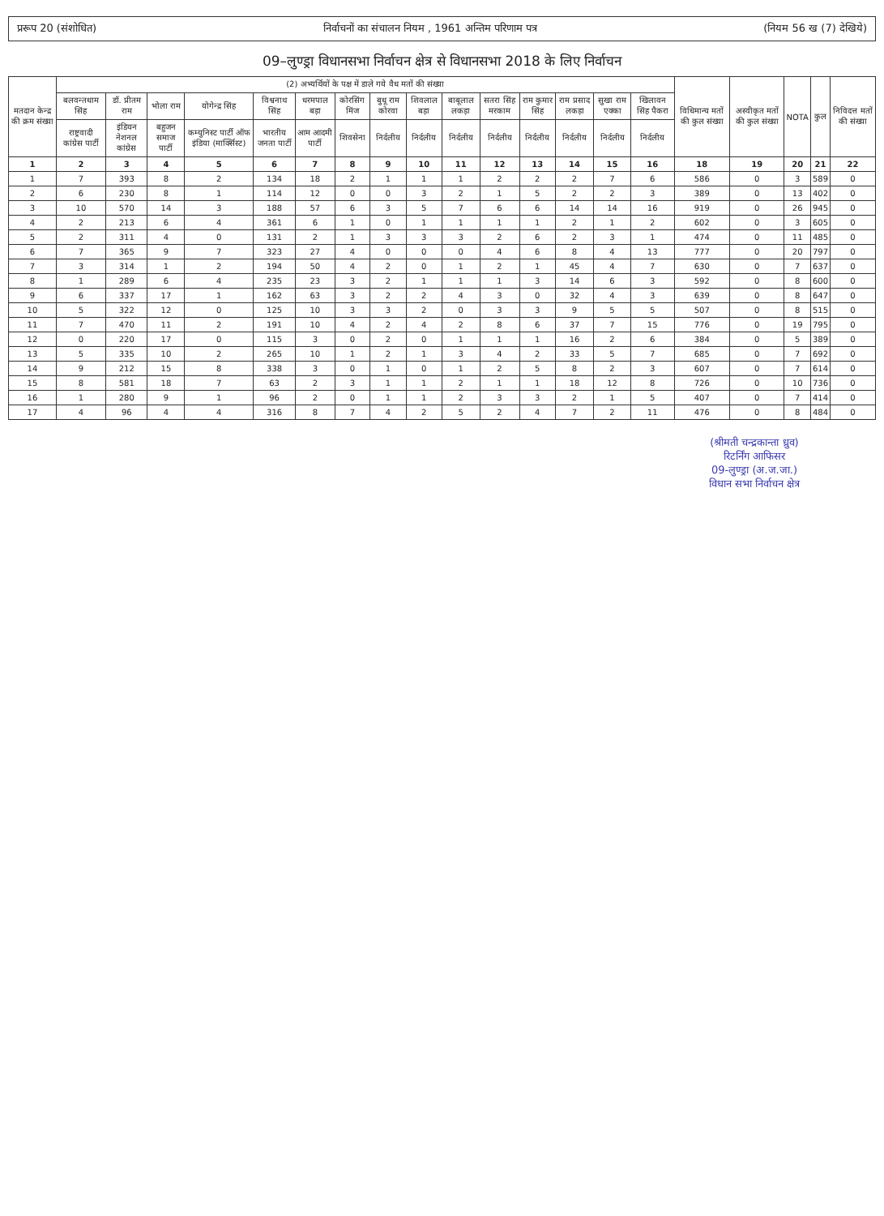प्ररूप 20 (संशोधित) निर्वाचनों का संचालन नियम , 1961 अन्तिम परिणाम पत्र (नियम 56 ख (7) देखिये)
09–लुण्ड्रा विधानसभा निर्वाचन क्षेत्र से विधानसभा 2018 के लिए निर्वाचन
| मतदान केन्द्र की क्रम संख्या | (2) अभ्यर्थियों के पक्ष में डाले गये वैध मतों की संख्या | | | | | | | | | | | | | | | विधिमान्य मतों की कुल संख्या | अस्वीकृत मतों की कुल संख्या | NOTA | कुल | निविदत्त मतों की संख्या |
| --- | --- | --- | --- | --- | --- | --- | --- | --- | --- | --- | --- | --- | --- | --- | --- | --- | --- | --- | --- | --- |
| | बलवन्तधाम सिंह | डॉ. प्रीतम राम | भोला राम | योगेन्द्र सिंह | विश्वनाथ सिंह | धरमपाल बड़ा | कोरसिंग मिंज | बुधू राम कोरवा | शिवलाल बड़ा | बाबूलाल लकड़ा | सतरा सिंह मरकाम | राम कुमार सिंह | राम प्रसाद लकड़ा | सुखा राम एक्का | खिलावन सिंह पैकरा | | | | | |
| | राष्ट्रवादी कांग्रेस पार्टी | इंडियन नेशनल कांग्रेस | बहुजन समाज पार्टी | कम्युनिस्ट पार्टी ऑफ इंडिया (मार्क्सिस्ट) | भारतीय जनता पार्टी | आम आदमी पार्टी | शिवसेना | निर्दलीय | निर्दलीय | निर्दलीय | निर्दलीय | निर्दलीय | निर्दलीय | निर्दलीय | निर्दलीय | | | | | |
| 1 | 2 | 3 | 4 | 5 | 6 | 7 | 8 | 9 | 10 | 11 | 12 | 13 | 14 | 15 | 16 | 18 | 19 | 20 | 21 | 22 |
| 1 | 7 | 393 | 8 | 2 | 134 | 18 | 2 | 1 | 1 | 1 | 2 | 2 | 2 | 7 | 6 | 586 | 0 | 3 | 589 | 0 |
| 2 | 6 | 230 | 8 | 1 | 114 | 12 | 0 | 0 | 3 | 2 | 1 | 5 | 2 | 2 | 3 | 389 | 0 | 13 | 402 | 0 |
| 3 | 10 | 570 | 14 | 3 | 188 | 57 | 6 | 3 | 5 | 7 | 6 | 6 | 14 | 14 | 16 | 919 | 0 | 26 | 945 | 0 |
| 4 | 2 | 213 | 6 | 4 | 361 | 6 | 1 | 0 | 1 | 1 | 1 | 1 | 2 | 1 | 2 | 602 | 0 | 3 | 605 | 0 |
| 5 | 2 | 311 | 4 | 0 | 131 | 2 | 1 | 3 | 3 | 3 | 2 | 6 | 2 | 3 | 1 | 474 | 0 | 11 | 485 | 0 |
| 6 | 7 | 365 | 9 | 7 | 323 | 27 | 4 | 0 | 0 | 0 | 4 | 6 | 8 | 4 | 13 | 777 | 0 | 20 | 797 | 0 |
| 7 | 3 | 314 | 1 | 2 | 194 | 50 | 4 | 2 | 0 | 1 | 2 | 1 | 45 | 4 | 7 | 630 | 0 | 7 | 637 | 0 |
| 8 | 1 | 289 | 6 | 4 | 235 | 23 | 3 | 2 | 1 | 1 | 1 | 3 | 14 | 6 | 3 | 592 | 0 | 8 | 600 | 0 |
| 9 | 6 | 337 | 17 | 1 | 162 | 63 | 3 | 2 | 2 | 4 | 3 | 0 | 32 | 4 | 3 | 639 | 0 | 8 | 647 | 0 |
| 10 | 5 | 322 | 12 | 0 | 125 | 10 | 3 | 3 | 2 | 0 | 3 | 3 | 9 | 5 | 5 | 507 | 0 | 8 | 515 | 0 |
| 11 | 7 | 470 | 11 | 2 | 191 | 10 | 4 | 2 | 4 | 2 | 8 | 6 | 37 | 7 | 15 | 776 | 0 | 19 | 795 | 0 |
| 12 | 0 | 220 | 17 | 0 | 115 | 3 | 0 | 2 | 0 | 1 | 1 | 1 | 16 | 2 | 6 | 384 | 0 | 5 | 389 | 0 |
| 13 | 5 | 335 | 10 | 2 | 265 | 10 | 1 | 2 | 1 | 3 | 4 | 2 | 33 | 5 | 7 | 685 | 0 | 7 | 692 | 0 |
| 14 | 9 | 212 | 15 | 8 | 338 | 3 | 0 | 1 | 0 | 1 | 2 | 5 | 8 | 2 | 3 | 607 | 0 | 7 | 614 | 0 |
| 15 | 8 | 581 | 18 | 7 | 63 | 2 | 3 | 1 | 1 | 2 | 1 | 1 | 18 | 12 | 8 | 726 | 0 | 10 | 736 | 0 |
| 16 | 1 | 280 | 9 | 1 | 96 | 2 | 0 | 1 | 1 | 2 | 3 | 3 | 2 | 1 | 5 | 407 | 0 | 7 | 414 | 0 |
| 17 | 4 | 96 | 4 | 4 | 316 | 8 | 7 | 4 | 2 | 5 | 2 | 4 | 7 | 2 | 11 | 476 | 0 | 8 | 484 | 0 |
(श्रीमती चन्द्रकान्ता ध्रुव)
रिटर्निंग आफिसर
09-लुण्ड्रा (अ.ज.जा.)
विधान सभा निर्वाचन क्षेत्र